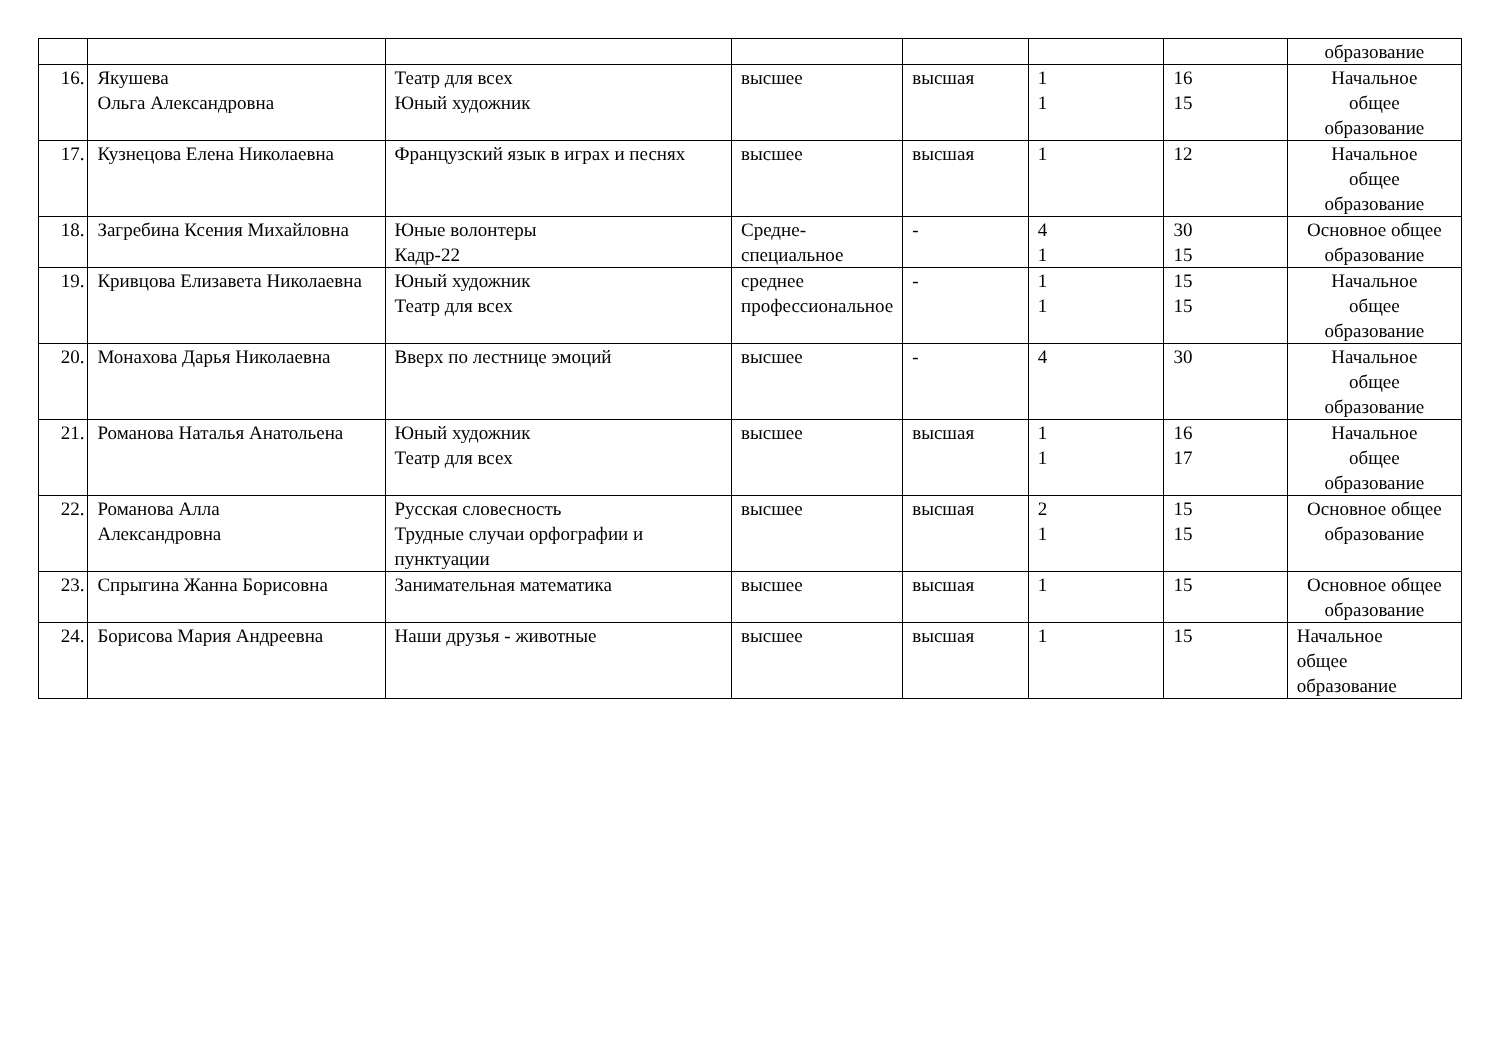| | | | | | | | образование |
| 16. | Якушева Ольга Александровна | Театр для всех Юный художник | высшее | высшая | 1 1 | 16 15 | Начальное общее образование |
| 17. | Кузнецова Елена Николаевна | Французский язык в играх и песнях | высшее | высшая | 1 | 12 | Начальное общее образование |
| 18. | Загребина Ксения Михайловна | Юные волонтеры Кадр-22 | Средне-специальное | - | 4 1 | 30 15 | Основное общее образование |
| 19. | Кривцова Елизавета Николаевна | Юный художник Театр для всех | среднее профессиональное | - | 1 1 | 15 15 | Начальное общее образование |
| 20. | Монахова Дарья Николаевна | Вверх по лестнице эмоций | высшее | - | 4 | 30 | Начальное общее образование |
| 21. | Романова Наталья Анатольена | Юный художник Театр для всех | высшее | высшая | 1 1 | 16 17 | Начальное общее образование |
| 22. | Романова Алла Александровна | Русская словесность Трудные случаи орфографии и пунктуации | высшее | высшая | 2 1 | 15 15 | Основное общее образование |
| 23. | Спрыгина Жанна Борисовна | Занимательная математика | высшее | высшая | 1 | 15 | Основное общее образование |
| 24. | Борисова Мария Андреевна | Наши друзья - животные | высшее | высшая | 1 | 15 | Начальное общее образование |